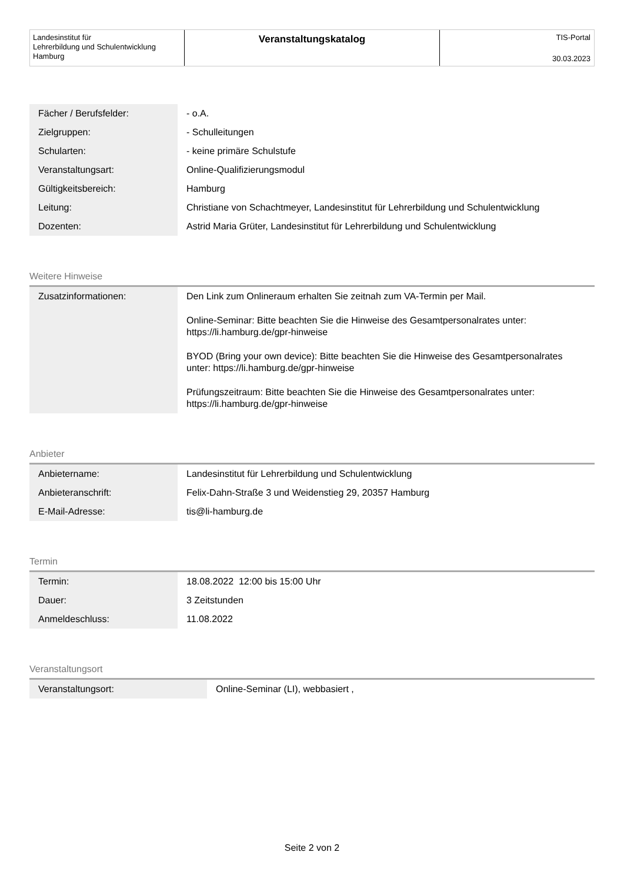Landesinstitut für
Lehrerbildung und Schulentwicklung
Hamburg
Veranstaltungskatalog
TIS-Portal
30.03.2023
| Fächer / Berufsfelder: | - o.A. |
| Zielgruppen: | - Schulleitungen |
| Schularten: | - keine primäre Schulstufe |
| Veranstaltungsart: | Online-Qualifizierungsmodul |
| Gültigkeitsbereich: | Hamburg |
| Leitung: | Christiane von Schachtmeyer, Landesinstitut für Lehrerbildung und Schulentwicklung |
| Dozenten: | Astrid Maria Grüter, Landesinstitut für Lehrerbildung und Schulentwicklung |
Weitere Hinweise
| Zusatzinformationen: | Den Link zum Onlineraum erhalten Sie zeitnah zum VA-Termin per Mail. Online-Seminar: Bitte beachten Sie die Hinweise des Gesamtpersonalrates unter: https://li.hamburg.de/gpr-hinweise BYOD (Bring your own device): Bitte beachten Sie die Hinweise des Gesamtpersonalrates unter: https://li.hamburg.de/gpr-hinweise Prüfungszeitraum: Bitte beachten Sie die Hinweise des Gesamtpersonalrates unter: https://li.hamburg.de/gpr-hinweise |
Anbieter
| Anbietername: | Landesinstitut für Lehrerbildung und Schulentwicklung |
| Anbieteranschrift: | Felix-Dahn-Straße 3 und Weidenstieg 29, 20357 Hamburg |
| E-Mail-Adresse: | tis@li-hamburg.de |
Termin
| Termin: | 18.08.2022 12:00 bis 15:00 Uhr |
| Dauer: | 3 Zeitstunden |
| Anmeldeschluss: | 11.08.2022 |
Veranstaltungsort
| Veranstaltungsort: | Online-Seminar (LI), webbasiert , |
Seite 2 von 2